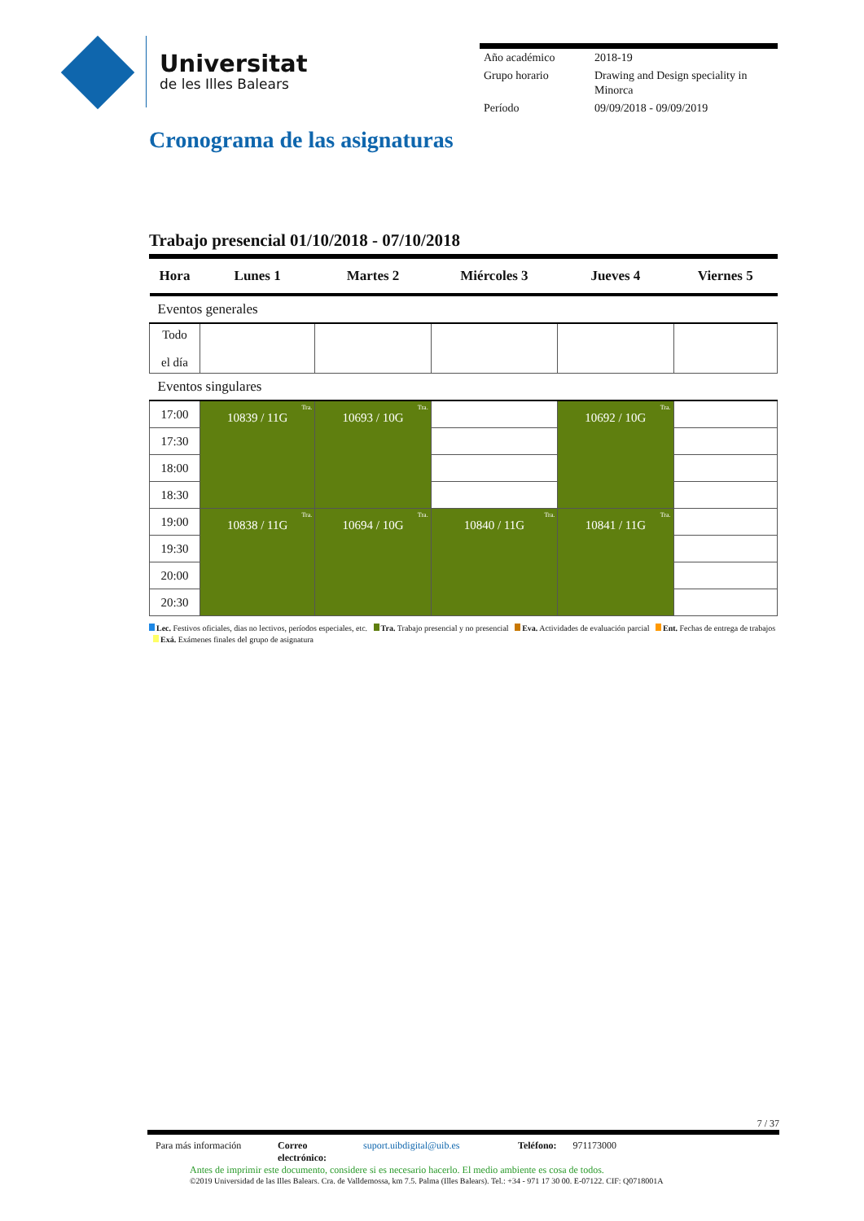Universitat
de les Illes Balears
| Año académico | 2018-19 |
| Grupo horario | Drawing and Design speciality in Minorca |
| Período | 09/09/2018 - 09/09/2019 |
Cronograma de las asignaturas
Trabajo presencial 01/10/2018 - 07/10/2018
| Hora | Lunes 1 | Martes 2 | Miércoles 3 | Jueves 4 | Viernes 5 |
| --- | --- | --- | --- | --- | --- |
| Eventos generales | | | | | |
| Todo el día | | | | | |
| Eventos singulares | | | | | |
| 17:00 | Tra. 10839 / 11G | Tra. 10693 / 10G | | Tra. 10692 / 10G | |
| 17:30 | | | | | |
| 18:00 | | | | | |
| 18:30 | | | | | |
| 19:00 | Tra. 10838 / 11G | Tra. 10694 / 10G | Tra. 10840 / 11G | Tra. 10841 / 11G | |
| 19:30 | | | | | |
| 20:00 | | | | | |
| 20:30 | | | | | |
Lec. Festivos oficiales, dias no lectivos, períodos especiales, etc. Tra. Trabajo presencial y no presencial Eva. Actividades de evaluación parcial Ent. Fechas de entrega de trabajos Exá. Exámenes finales del grupo de asignatura
7 / 37
Para más información Correo electrónico: suport.uibdigital@uib.es Teléfono: 971173000
Antes de imprimir este documento, considere si es necesario hacerlo. El medio ambiente es cosa de todos.
©2019 Universidad de las Illes Balears. Cra. de Valldemossa, km 7.5. Palma (Illes Balears). Tel.: +34 - 971 17 30 00. E-07122. CIF: Q0718001A